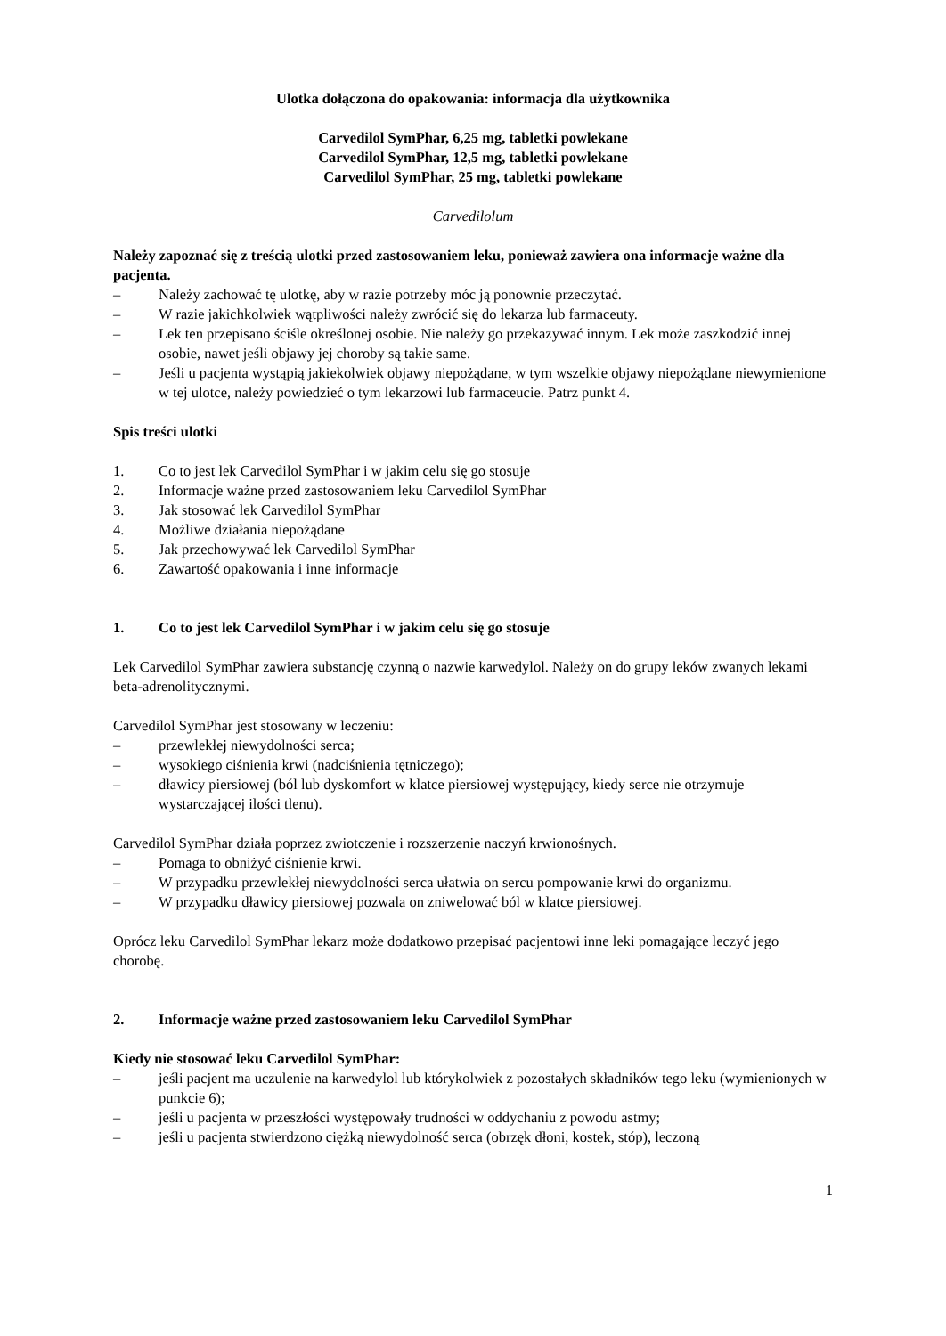Ulotka dołączona do opakowania: informacja dla użytkownika
Carvedilol SymPhar, 6,25 mg, tabletki powlekane
Carvedilol SymPhar, 12,5 mg, tabletki powlekane
Carvedilol SymPhar, 25 mg, tabletki powlekane
Carvedilolum
Należy zapoznać się z treścią ulotki przed zastosowaniem leku, ponieważ zawiera ona informacje ważne dla pacjenta.
– Należy zachować tę ulotkę, aby w razie potrzeby móc ją ponownie przeczytać.
– W razie jakichkolwiek wątpliwości należy zwrócić się do lekarza lub farmaceuty.
– Lek ten przepisano ściśle określonej osobie. Nie należy go przekazywać innym. Lek może zaszkodzić innej osobie, nawet jeśli objawy jej choroby są takie same.
– Jeśli u pacjenta wystąpią jakiekolwiek objawy niepożądane, w tym wszelkie objawy niepożądane niewymienione w tej ulotce, należy powiedzieć o tym lekarzowi lub farmaceucie. Patrz punkt 4.
Spis treści ulotki
1. Co to jest lek Carvedilol SymPhar i w jakim celu się go stosuje
2. Informacje ważne przed zastosowaniem leku Carvedilol SymPhar
3. Jak stosować lek Carvedilol SymPhar
4. Możliwe działania niepożądane
5. Jak przechowywać lek Carvedilol SymPhar
6. Zawartość opakowania i inne informacje
1. Co to jest lek Carvedilol SymPhar i w jakim celu się go stosuje
Lek Carvedilol SymPhar zawiera substancję czynną o nazwie karwedylol. Należy on do grupy leków zwanych lekami beta-adrenolitycznymi.
Carvedilol SymPhar jest stosowany w leczeniu:
– przewlekłej niewydolności serca;
– wysokiego ciśnienia krwi (nadciśnienia tętniczego);
– dławicy piersiowej (ból lub dyskomfort w klatce piersiowej występujący, kiedy serce nie otrzymuje wystarczającej ilości tlenu).
Carvedilol SymPhar działa poprzez zwiotczenie i rozszerzenie naczyń krwionośnych.
– Pomaga to obniżyć ciśnienie krwi.
– W przypadku przewlekłej niewydolności serca ułatwia on sercu pompowanie krwi do organizmu.
– W przypadku dławicy piersiowej pozwala on zniwelować ból w klatce piersiowej.
Oprócz leku Carvedilol SymPhar lekarz może dodatkowo przepisać pacjentowi inne leki pomagające leczyć jego chorobę.
2. Informacje ważne przed zastosowaniem leku Carvedilol SymPhar
Kiedy nie stosować leku Carvedilol SymPhar:
– jeśli pacjent ma uczulenie na karwedylol lub którykolwiek z pozostałych składników tego leku (wymienionych w punkcie 6);
– jeśli u pacjenta w przeszłości występowały trudności w oddychaniu z powodu astmy;
– jeśli u pacjenta stwierdzono ciężką niewydolność serca (obrzęk dłoni, kostek, stóp), leczoną
1